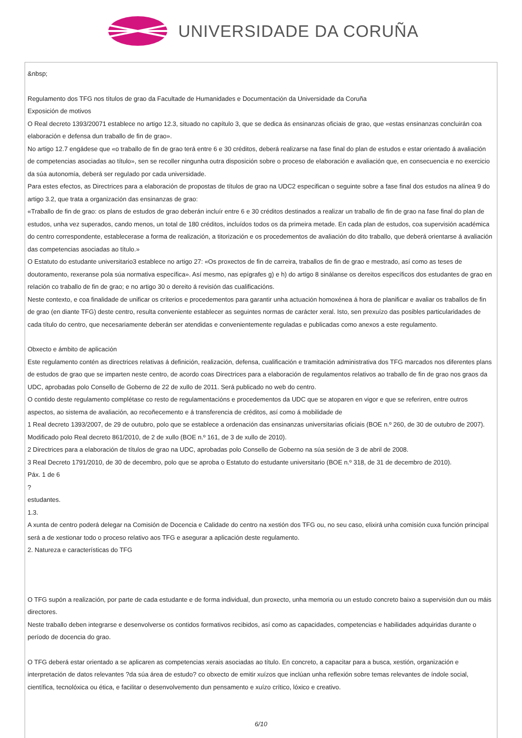UNIVERSIDADE DA CORUÑA
&nbsp;
Regulamento dos TFG nos títulos de grao da Facultade de Humanidades e Documentación da Universidade da Coruña
Exposición de motivos
O Real decreto 1393/20071 establece no artigo 12.3, situado no capítulo 3, que se dedica ás ensinanzas oficiais de grao, que «estas ensinanzas concluirán coa elaboración e defensa dun traballo de fin de grao».
No artigo 12.7 engádese que «o traballo de fin de grao terá entre 6 e 30 créditos, deberá realizarse na fase final do plan de estudos e estar orientado á avaliación de competencias asociadas ao título», sen se recoller ningunha outra disposición sobre o proceso de elaboración e avaliación que, en consecuencia e no exercicio da súa autonomía, deberá ser regulado por cada universidade.
Para estes efectos, as Directrices para a elaboración de propostas de títulos de grao na UDC2 especifican o seguinte sobre a fase final dos estudos na alínea 9 do artigo 3.2, que trata a organización das ensinanzas de grao:
«Traballo de fin de grao: os plans de estudos de grao deberán incluír entre 6 e 30 créditos destinados a realizar un traballo de fin de grao na fase final do plan de estudos, unha vez superados, cando menos, un total de 180 créditos, incluídos todos os da primeira metade. En cada plan de estudos, coa supervisión académica do centro correspondente, establecerase a forma de realización, a titorización e os procedementos de avaliación do dito traballo, que deberá orientarse á avaliación das competencias asociadas ao título.»
O Estatuto do estudante universitario3 establece no artigo 27: «Os proxectos de fin de carreira, traballos de fin de grao e mestrado, así como as teses de doutoramento, rexeranse pola súa normativa específica». Así mesmo, nas epígrafes g) e h) do artigo 8 sinálanse os dereitos específicos dos estudantes de grao en relación co traballo de fin de grao; e no artigo 30 o dereito á revisión das cualificacións.
Neste contexto, e coa finalidade de unificar os criterios e procedementos para garantir unha actuación homoxénea á hora de planificar e avaliar os traballos de fin de grao (en diante TFG) deste centro, resulta conveniente establecer as seguintes normas de carácter xeral. Isto, sen prexuízo das posibles particularidades de cada título do centro, que necesariamente deberán ser atendidas e convenientemente reguladas e publicadas como anexos a este regulamento.
Obxecto e ámbito de aplicación
Este regulamento contén as directrices relativas á definición, realización, defensa, cualificación e tramitación administrativa dos TFG marcados nos diferentes plans de estudos de grao que se imparten neste centro, de acordo coas Directrices para a elaboración de regulamentos relativos ao traballo de fin de grao nos graos da UDC, aprobadas polo Consello de Goberno de 22 de xullo de 2011. Será publicado no web do centro.
O contido deste regulamento complétase co resto de regulamentacións e procedementos da UDC que se atoparen en vigor e que se referiren, entre outros aspectos, ao sistema de avaliación, ao recoñecemento e á transferencia de créditos, así como á mobilidade de
1 Real decreto 1393/2007, de 29 de outubro, polo que se establece a ordenación das ensinanzas universitarias oficiais (BOE n.º 260, de 30 de outubro de 2007). Modificado polo Real decreto 861/2010, de 2 de xullo (BOE n.º 161, de 3 de xullo de 2010).
2 Directrices para a elaboración de títulos de grao na UDC, aprobadas polo Consello de Goberno na súa sesión de 3 de abril de 2008.
3 Real Decreto 1791/2010, de 30 de decembro, polo que se aproba o Estatuto do estudante universitario (BOE n.º 318, de 31 de decembro de 2010).
Páx. 1 de 6
?
estudantes.
1.3.
A xunta de centro poderá delegar na Comisión de Docencia e Calidade do centro na xestión dos TFG ou, no seu caso, elixirá unha comisión cuxa función principal será a de xestionar todo o proceso relativo aos TFG e asegurar a aplicación deste regulamento.
2. Natureza e características do TFG
O TFG supón a realización, por parte de cada estudante e de forma individual, dun proxecto, unha memoria ou un estudo concreto baixo a supervisión dun ou máis directores.
Neste traballo deben integrarse e desenvolverse os contidos formativos recibidos, así como as capacidades, competencias e habilidades adquiridas durante o período de docencia do grao.
O TFG deberá estar orientado a se aplicaren as competencias xerais asociadas ao título. En concreto, a capacitar para a busca, xestión, organización e interpretación de datos relevantes ?da súa área de estudo? co obxecto de emitir xuízos que inclúan unha reflexión sobre temas relevantes de índole social, científica, tecnolóxica ou ética, e facilitar o desenvolvemento dun pensamento e xuízo crítico, lóxico e creativo.
6/10